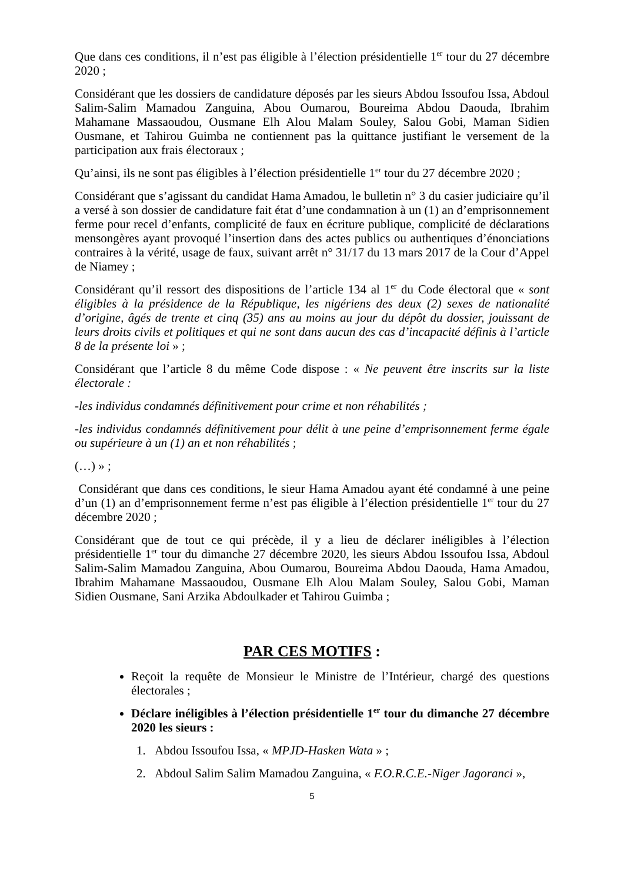Que dans ces conditions, il n’est pas éligible à l’élection présidentielle 1<sup>er</sup> tour du 27 décembre 2020 ;
Considérant que les dossiers de candidature déposés par les sieurs Abdou Issoufou Issa, Abdoul Salim-Salim Mamadou Zanguina, Abou Oumarou, Boureima Abdou Daouda, Ibrahim Mahamane Massaoudou, Ousmane Elh Alou Malam Souley, Salou Gobi, Maman Sidien Ousmane, et Tahirou Guimba ne contiennent pas la quittance justifiant le versement de la participation aux frais électoraux ;
Qu’ainsi, ils ne sont pas éligibles à l’élection présidentielle 1<sup>er</sup> tour du 27 décembre 2020 ;
Considérant que s’agissant du candidat Hama Amadou, le bulletin n° 3 du casier judiciaire qu’il a versé à son dossier de candidature fait état d’une condamnation à un (1) an d’emprisonnement ferme pour recel d’enfants, complicité de faux en écriture publique, complicité de déclarations mensongères ayant provoqué l’insertion dans des actes publics ou authentiques d’énonciations contraires à la vérité, usage de faux, suivant arrêt n° 31/17 du 13 mars 2017 de la Cour d’Appel de Niamey ;
Considérant qu’il ressort des dispositions de l’article 134 al 1<sup>er</sup> du Code électoral que « sont éligibles à la présidence de la République, les nigériens des deux (2) sexes de nationalité d’origine, âgés de trente et cinq (35) ans au moins au jour du dépôt du dossier, jouissant de leurs droits civils et politiques et qui ne sont dans aucun des cas d’incapacité définis à l’article 8 de la présente loi » ;
Considérant que l’article 8 du même Code dispose : « Ne peuvent être inscrits sur la liste électorale :
-les individus condamnés définitivement pour crime et non réhabilités ;
-les individus condamnés définitivement pour délit à une peine d’emprisonnement ferme égale ou supérieure à un (1) an et non réhabilités ;
(…) » ;
Considérant que dans ces conditions, le sieur Hama Amadou ayant été condamné à une peine d’un (1) an d’emprisonnement ferme n’est pas éligible à l’élection présidentielle 1<sup>er</sup> tour du 27 décembre 2020 ;
Considérant que de tout ce qui précède, il y a lieu de déclarer inéligibles à l’élection présidentielle 1<sup>er</sup> tour du dimanche 27 décembre 2020, les sieurs Abdou Issoufou Issa, Abdoul Salim-Salim Mamadou Zanguina, Abou Oumarou, Boureima Abdou Daouda, Hama Amadou, Ibrahim Mahamane Massaoudou, Ousmane Elh Alou Malam Souley, Salou Gobi, Maman Sidien Ousmane, Sani Arzika Abdoulkader et Tahirou Guimba ;
PAR CES MOTIFS :
Reçoit la requête de Monsieur le Ministre de l’Intérieur, chargé des questions électorales ;
Déclare inéligibles à l’élection présidentielle 1<sup>er</sup> tour du dimanche 27 décembre 2020 les sieurs :
1. Abdou Issoufou Issa, « MPJD-Hasken Wata » ;
2. Abdoul Salim Salim Mamadou Zanguina, « F.O.R.C.E.-Niger Jagoranci »,
5